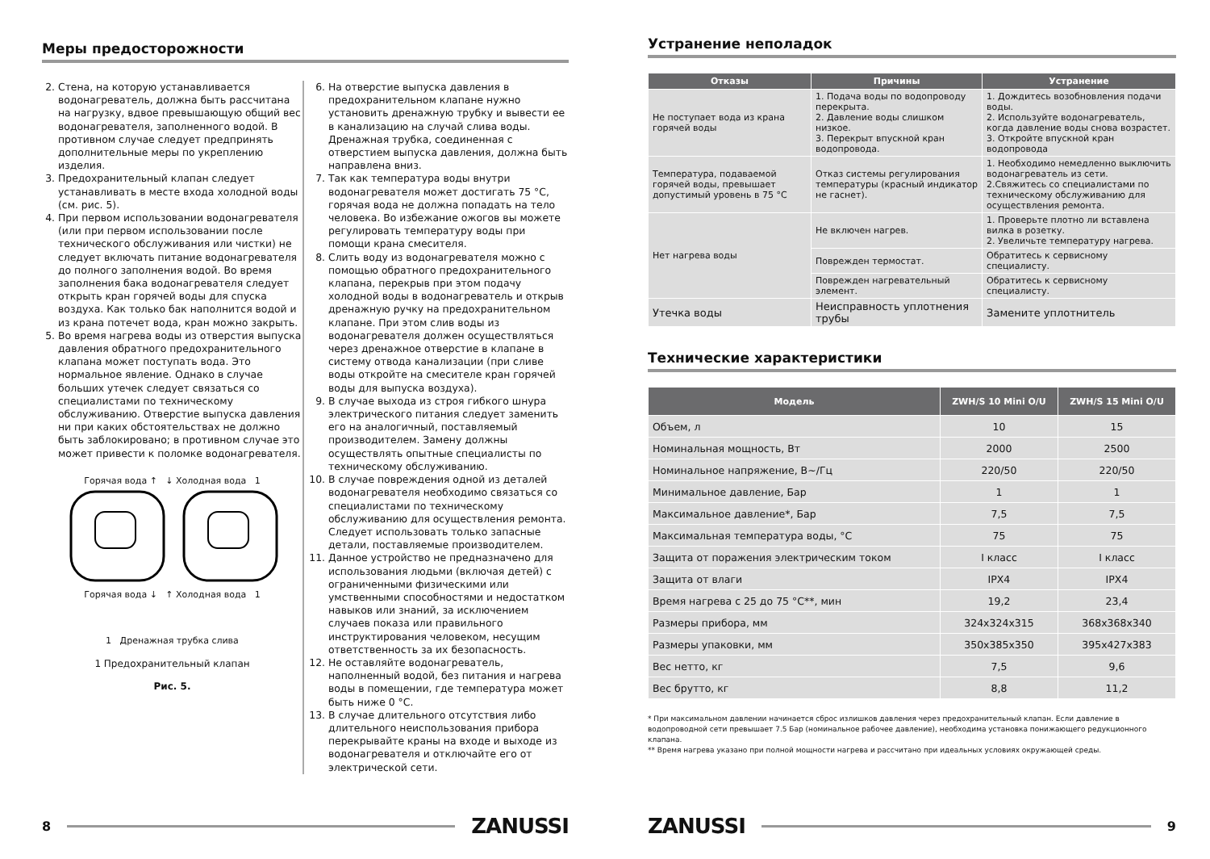Меры предосторожности
2. Стена, на которую устанавливается водонагреватель, должна быть рассчитана на нагрузку, вдвое превышающую общий вес водонагревателя, заполненного водой. В противном случае следует предпринять дополнительные меры по укреплению изделия.
3. Предохранительный клапан следует устанавливать в месте входа холодной воды (см. рис. 5).
4. При первом использовании водонагревателя (или при первом использовании после технического обслуживания или чистки) не следует включать питание водонагревателя до полного заполнения водой. Во время заполнения бака водонагревателя следует открыть кран горячей воды для спуска воздуха. Как только бак наполнится водой и из крана потечет вода, кран можно закрыть.
5. Во время нагрева воды из отверстия выпуска давления обратного предохранительного клапана может поступать вода. Это нормальное явление. Однако в случае больших утечек следует связаться со специалистами по техническому обслуживанию. Отверстие выпуска давления ни при каких обстоятельствах не должно быть заблокировано; в противном случае это может привести к поломке водонагревателя.
Горячая вода ↑ ↓ Холодная вода 1
Горячая вода ↓ ↑ Холодная вода 1
1 Дренажная трубка слива
1 Предохранительный клапан
Рис. 5.
6. На отверстие выпуска давления в предохранительном клапане нужно установить дренажную трубку и вывести ее в канализацию на случай слива воды. Дренажная трубка, соединенная с отверстием выпуска давления, должна быть направлена вниз.
7. Так как температура воды внутри водонагревателя может достигать 75 °C, горячая вода не должна попадать на тело человека. Во избежание ожогов вы можете регулировать температуру воды при помощи крана смесителя.
8. Слить воду из водонагревателя можно с помощью обратного предохранительного клапана, перекрыв при этом подачу холодной воды в водонагреватель и открыв дренажную ручку на предохранительном клапане. При этом слив воды из водонагревателя должен осуществляться через дренажное отверстие в клапане в систему отвода канализации (при сливе воды откройте на смесителе кран горячей воды для выпуска воздуха).
9. В случае выхода из строя гибкого шнура электрического питания следует заменить его на аналогичный, поставляемый производителем. Замену должны осуществлять опытные специалисты по техническому обслуживанию.
10. В случае повреждения одной из деталей водонагревателя необходимо связаться со специалистами по техническому обслуживанию для осуществления ремонта. Следует использовать только запасные детали, поставляемые производителем.
11. Данное устройство не предназначено для использования людьми (включая детей) с ограниченными физическими или умственными способностями и недостатком навыков или знаний, за исключением случаев показа или правильного инструктирования человеком, несущим ответственность за их безопасность.
12. Не оставляйте водонагреватель, наполненный водой, без питания и нагрева воды в помещении, где температура может быть ниже 0 °C.
13. В случае длительного отсутствия либо длительного неиспользования прибора перекрывайте краны на входе и выходе из водонагревателя и отключайте его от электрической сети.
8
ZANUSSI
Устранение неполадок
| Отказы | Причины | Устранение |
| --- | --- | --- |
| Не поступает вода из крана горячей воды | 1. Подача воды по водопроводу перекрыта. 2. Давление воды слишком низкое. 3. Перекрыт впускной кран водопровода. | 1. Дождитесь возобновления подачи воды. 2. Используйте водонагреватель, когда давление воды снова возрастет. 3. Откройте впускной кран водопровода |
| Температура, подаваемой горячей воды, превышает допустимый уровень в 75 °C | Отказ системы регулирования температуры (красный индикатор не гаснет). | 1. Необходимо немедленно выключить водонагреватель из сети. 2.Свяжитесь со специалистами по техническому обслуживанию для осуществления ремонта. |
| Нет нагрева воды | Не включен нагрев. | 1. Проверьте плотно ли вставлена вилка в розетку. 2. Увеличьте температуру нагрева. |
| | Поврежден термостат. | Обратитесь к сервисному специалисту. |
| | Поврежден нагревательный элемент. | Обратитесь к сервисному специалисту. |
| Утечка воды | Неисправность уплотнения трубы | Замените уплотнитель |
Технические характеристики
| Модель | ZWH/S 10 Mini O/U | ZWH/S 15 Mini O/U |
| --- | --- | --- |
| Объем, л | 10 | 15 |
| Номинальная мощность, Вт | 2000 | 2500 |
| Номинальное напряжение, В~/Гц | 220/50 | 220/50 |
| Минимальное давление, Бар | 1 | 1 |
| Максимальное давление*, Бар | 7,5 | 7,5 |
| Максимальная температура воды, °C | 75 | 75 |
| Защита от поражения электрическим током | I класс | I класс |
| Защита от влаги | IPX4 | IPX4 |
| Время нагрева с 25 до 75 °C**, мин | 19,2 | 23,4 |
| Размеры прибора, мм | 324x324x315 | 368x368x340 |
| Размеры упаковки, мм | 350x385x350 | 395x427x383 |
| Вес нетто, кг | 7,5 | 9,6 |
| Вес брутто, кг | 8,8 | 11,2 |
* При максимальном давлении начинается сброс излишков давления через предохранительный клапан. Если давление в водопроводной сети превышает 7.5 Бар (номинальное рабочее давление), необходима установка понижающего редукционного клапана.
** Время нагрева указано при полной мощности нагрева и рассчитано при идеальных условиях окружающей среды.
ZANUSSI
9